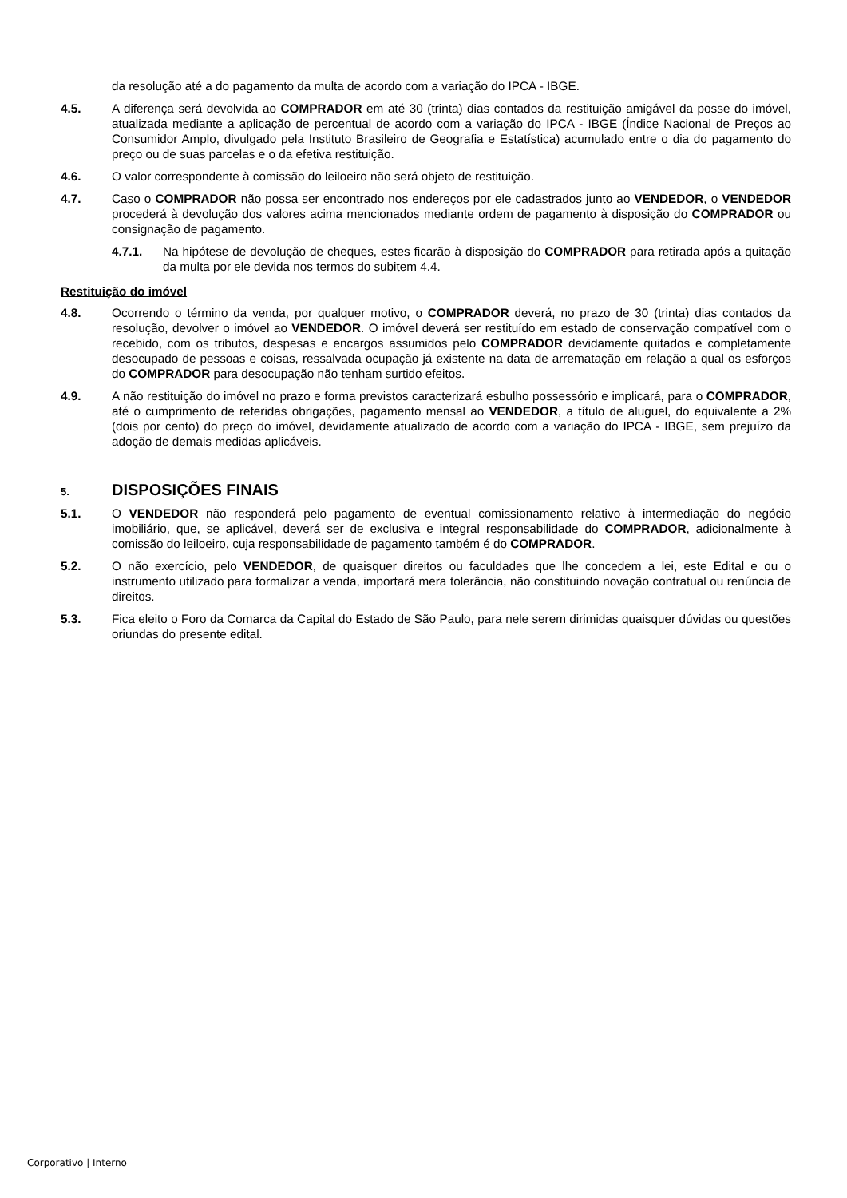da resolução até a do pagamento da multa de acordo com a variação do IPCA - IBGE.
4.5. A diferença será devolvida ao COMPRADOR em até 30 (trinta) dias contados da restituição amigável da posse do imóvel, atualizada mediante a aplicação de percentual de acordo com a variação do IPCA - IBGE (Índice Nacional de Preços ao Consumidor Amplo, divulgado pela Instituto Brasileiro de Geografia e Estatística) acumulado entre o dia do pagamento do preço ou de suas parcelas e o da efetiva restituição.
4.6. O valor correspondente à comissão do leiloeiro não será objeto de restituição.
4.7. Caso o COMPRADOR não possa ser encontrado nos endereços por ele cadastrados junto ao VENDEDOR, o VENDEDOR procederá à devolução dos valores acima mencionados mediante ordem de pagamento à disposição do COMPRADOR ou consignação de pagamento.
4.7.1. Na hipótese de devolução de cheques, estes ficarão à disposição do COMPRADOR para retirada após a quitação da multa por ele devida nos termos do subitem 4.4.
Restituição do imóvel
4.8. Ocorrendo o término da venda, por qualquer motivo, o COMPRADOR deverá, no prazo de 30 (trinta) dias contados da resolução, devolver o imóvel ao VENDEDOR. O imóvel deverá ser restituído em estado de conservação compatível com o recebido, com os tributos, despesas e encargos assumidos pelo COMPRADOR devidamente quitados e completamente desocupado de pessoas e coisas, ressalvada ocupação já existente na data de arrematação em relação a qual os esforços do COMPRADOR para desocupação não tenham surtido efeitos.
4.9. A não restituição do imóvel no prazo e forma previstos caracterizará esbulho possessório e implicará, para o COMPRADOR, até o cumprimento de referidas obrigações, pagamento mensal ao VENDEDOR, a título de aluguel, do equivalente a 2% (dois por cento) do preço do imóvel, devidamente atualizado de acordo com a variação do IPCA - IBGE, sem prejuízo da adoção de demais medidas aplicáveis.
5.
DISPOSIÇÕES FINAIS
5.1. O VENDEDOR não responderá pelo pagamento de eventual comissionamento relativo à intermediação do negócio imobiliário, que, se aplicável, deverá ser de exclusiva e integral responsabilidade do COMPRADOR, adicionalmente à comissão do leiloeiro, cuja responsabilidade de pagamento também é do COMPRADOR.
5.2. O não exercício, pelo VENDEDOR, de quaisquer direitos ou faculdades que lhe concedem a lei, este Edital e ou o instrumento utilizado para formalizar a venda, importará mera tolerância, não constituindo novação contratual ou renúncia de direitos.
5.3. Fica eleito o Foro da Comarca da Capital do Estado de São Paulo, para nele serem dirimidas quaisquer dúvidas ou questões oriundas do presente edital.
Corporativo | Interno